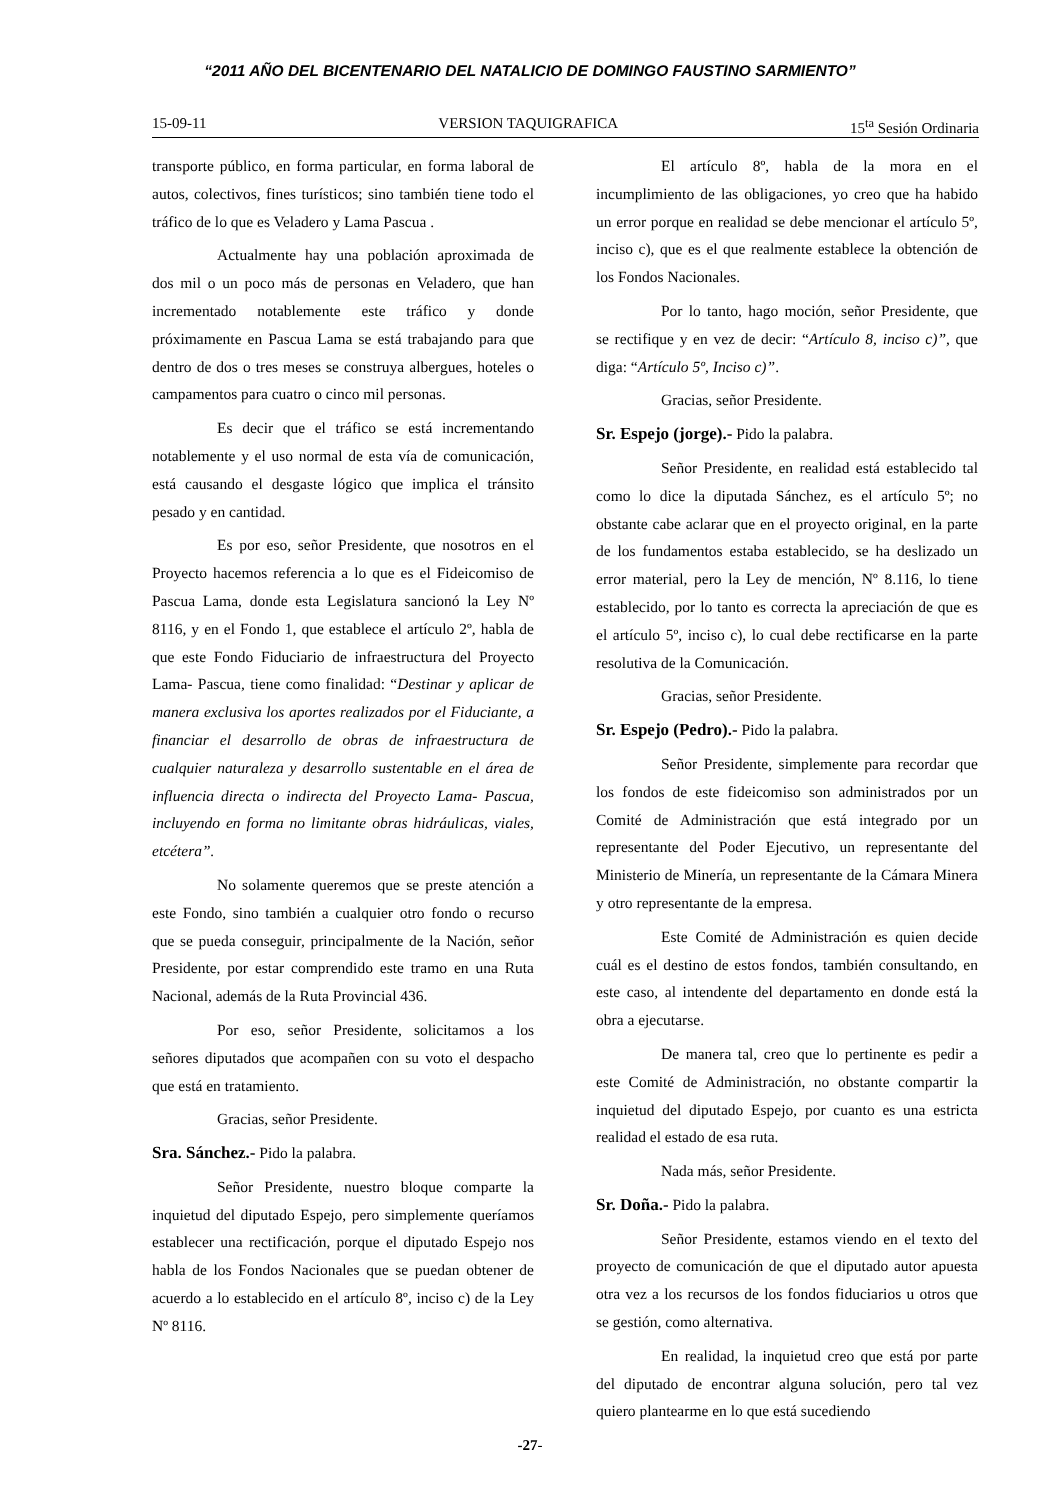“2011 AÑO DEL BICENTENARIO DEL NATALICIO DE DOMINGO FAUSTINO SARMIENTO”
15-09-11 VERSION TAQUIGRAFICA 15<sup>ta</sup> Sesión Ordinaria
transporte público, en forma particular, en forma laboral de autos, colectivos, fines turísticos; sino también tiene todo el tráfico de lo que es Veladero y Lama Pascua .
Actualmente hay una población aproximada de dos mil o un poco más de personas en Veladero, que han incrementado notablemente este tráfico y donde próximamente en Pascua Lama se está trabajando para que dentro de dos o tres meses se construya albergues, hoteles o campamentos para cuatro o cinco mil personas.
Es decir que el tráfico se está incrementando notablemente y el uso normal de esta vía de comunicación, está causando el desgaste lógico que implica el tránsito pesado y en cantidad.
Es por eso, señor Presidente, que nosotros en el Proyecto hacemos referencia a lo que es el Fideicomiso de Pascua Lama, donde esta Legislatura sancionó la Ley Nº 8116, y en el Fondo 1, que establece el artículo 2º, habla de que este Fondo Fiduciario de infraestructura del Proyecto Lama- Pascua, tiene como finalidad: “Destinar y aplicar de manera exclusiva los aportes realizados por el Fiduciante, a financiar el desarrollo de obras de infraestructura de cualquier naturaleza y desarrollo sustentable en el área de influencia directa o indirecta del Proyecto Lama- Pascua, incluyendo en forma no limitante obras hidráulicas, viales, etcétera”.
No solamente queremos que se preste atención a este Fondo, sino también a cualquier otro fondo o recurso que se pueda conseguir, principalmente de la Nación, señor Presidente, por estar comprendido este tramo en una Ruta Nacional, además de la Ruta Provincial 436.
Por eso, señor Presidente, solicitamos a los señores diputados que acompañen con su voto el despacho que está en tratamiento.
Gracias, señor Presidente.
Sra. Sánchez.- Pido la palabra.
Señor Presidente, nuestro bloque comparte la inquietud del diputado Espejo, pero simplemente queríamos establecer una rectificación, porque el diputado Espejo nos habla de los Fondos Nacionales que se puedan obtener de acuerdo a lo establecido en el artículo 8º, inciso c) de la Ley Nº 8116.
El artículo 8º, habla de la mora en el incumplimiento de las obligaciones, yo creo que ha habido un error porque en realidad se debe mencionar el artículo 5º, inciso c), que es el que realmente establece la obtención de los Fondos Nacionales.
Por lo tanto, hago moción, señor Presidente, que se rectifique y en vez de decir: “Artículo 8, inciso c)”, que diga: “Artículo 5º, Inciso c)”.
Gracias, señor Presidente.
Sr. Espejo (jorge).- Pido la palabra.
Señor Presidente, en realidad está establecido tal como lo dice la diputada Sánchez, es el artículo 5º; no obstante cabe aclarar que en el proyecto original, en la parte de los fundamentos estaba establecido, se ha deslizado un error material, pero la Ley de mención, Nº 8.116, lo tiene establecido, por lo tanto es correcta la apreciación de que es el artículo 5º, inciso c), lo cual debe rectificarse en la parte resolutiva de la Comunicación.
Gracias, señor Presidente.
Sr. Espejo (Pedro).- Pido la palabra.
Señor Presidente, simplemente para recordar que los fondos de este fideicomiso son administrados por un Comité de Administración que está integrado por un representante del Poder Ejecutivo, un representante del Ministerio de Minería, un representante de la Cámara Minera y otro representante de la empresa.
Este Comité de Administración es quien decide cuál es el destino de estos fondos, también consultando, en este caso, al intendente del departamento en donde está la obra a ejecutarse.
De manera tal, creo que lo pertinente es pedir a este Comité de Administración, no obstante compartir la inquietud del diputado Espejo, por cuanto es una estricta realidad el estado de esa ruta.
Nada más, señor Presidente.
Sr. Doña.- Pido la palabra.
Señor Presidente, estamos viendo en el texto del proyecto de comunicación de que el diputado autor apuesta otra vez a los recursos de los fondos fiduciarios u otros que se gestión, como alternativa.
En realidad, la inquietud creo que está por parte del diputado de encontrar alguna solución, pero tal vez quiero plantearme en lo que está sucediendo
-27-